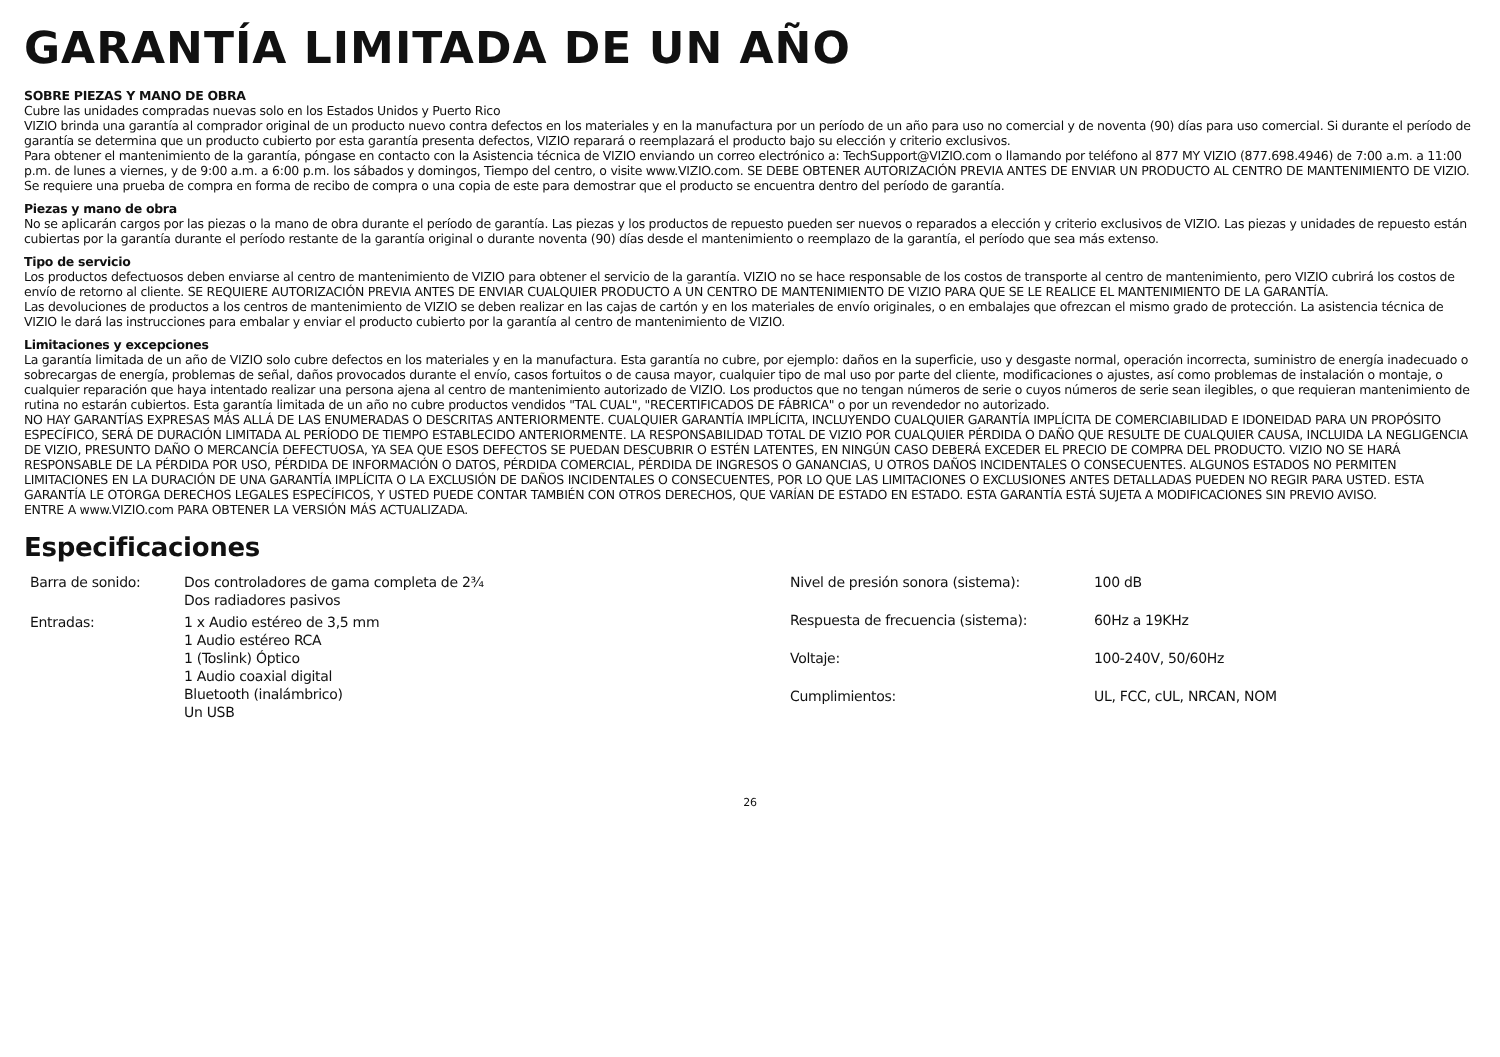GARANTÍA LIMITADA DE UN AÑO
SOBRE PIEZAS Y MANO DE OBRA
Cubre las unidades compradas nuevas solo en los Estados Unidos y Puerto Rico
VIZIO brinda una garantía al comprador original de un producto nuevo contra defectos en los materiales y en la manufactura por un período de un año para uso no comercial y de noventa (90) días para uso comercial. Si durante el período de garantía se determina que un producto cubierto por esta garantía presenta defectos, VIZIO reparará o reemplazará el producto bajo su elección y criterio exclusivos.
Para obtener el mantenimiento de la garantía, póngase en contacto con la Asistencia técnica de VIZIO enviando un correo electrónico a: TechSupport@VIZIO.com o llamando por teléfono al 877 MY VIZIO (877.698.4946) de 7:00 a.m. a 11:00 p.m. de lunes a viernes, y de 9:00 a.m. a 6:00 p.m. los sábados y domingos, Tiempo del centro, o visite www.VIZIO.com. SE DEBE OBTENER AUTORIZACIÓN PREVIA ANTES DE ENVIAR UN PRODUCTO AL CENTRO DE MANTENIMIENTO DE VIZIO. Se requiere una prueba de compra en forma de recibo de compra o una copia de este para demostrar que el producto se encuentra dentro del período de garantía.
Piezas y mano de obra
No se aplicarán cargos por las piezas o la mano de obra durante el período de garantía. Las piezas y los productos de repuesto pueden ser nuevos o reparados a elección y criterio exclusivos de VIZIO. Las piezas y unidades de repuesto están cubiertas por la garantía durante el período restante de la garantía original o durante noventa (90) días desde el mantenimiento o reemplazo de la garantía, el período que sea más extenso.
Tipo de servicio
Los productos defectuosos deben enviarse al centro de mantenimiento de VIZIO para obtener el servicio de la garantía. VIZIO no se hace responsable de los costos de transporte al centro de mantenimiento, pero VIZIO cubrirá los costos de envío de retorno al cliente. SE REQUIERE AUTORIZACIÓN PREVIA ANTES DE ENVIAR CUALQUIER PRODUCTO A UN CENTRO DE MANTENIMIENTO DE VIZIO PARA QUE SE LE REALICE EL MANTENIMIENTO DE LA GARANTÍA.
Las devoluciones de productos a los centros de mantenimiento de VIZIO se deben realizar en las cajas de cartón y en los materiales de envío originales, o en embalajes que ofrezcan el mismo grado de protección. La asistencia técnica de VIZIO le dará las instrucciones para embalar y enviar el producto cubierto por la garantía al centro de mantenimiento de VIZIO.
Limitaciones y excepciones
La garantía limitada de un año de VIZIO solo cubre defectos en los materiales y en la manufactura. Esta garantía no cubre, por ejemplo: daños en la superficie, uso y desgaste normal, operación incorrecta, suministro de energía inadecuado o sobrecargas de energía, problemas de señal, daños provocados durante el envío, casos fortuitos o de causa mayor, cualquier tipo de mal uso por parte del cliente, modificaciones o ajustes, así como problemas de instalación o montaje, o cualquier reparación que haya intentado realizar una persona ajena al centro de mantenimiento autorizado de VIZIO. Los productos que no tengan números de serie o cuyos números de serie sean ilegibles, o que requieran mantenimiento de rutina no estarán cubiertos. Esta garantía limitada de un año no cubre productos vendidos "TAL CUAL", "RECERTIFICADOS DE FÁBRICA" o por un revendedor no autorizado.
NO HAY GARANTÍAS EXPRESAS MÁS ALLÁ DE LAS ENUMERADAS O DESCRITAS ANTERIORMENTE. CUALQUIER GARANTÍA IMPLÍCITA, INCLUYENDO CUALQUIER GARANTÍA IMPLÍCITA DE COMERCIABILIDAD E IDONEIDAD PARA UN PROPÓSITO ESPECÍFICO, SERÁ DE DURACIÓN LIMITADA AL PERÍODO DE TIEMPO ESTABLECIDO ANTERIORMENTE. LA RESPONSABILIDAD TOTAL DE VIZIO POR CUALQUIER PÉRDIDA O DAÑO QUE RESULTE DE CUALQUIER CAUSA, INCLUIDA LA NEGLIGENCIA DE VIZIO, PRESUNTO DAÑO O MERCANCÍA DEFECTUOSA, YA SEA QUE ESOS DEFECTOS SE PUEDAN DESCUBRIR O ESTÉN LATENTES, EN NINGÚN CASO DEBERÁ EXCEDER EL PRECIO DE COMPRA DEL PRODUCTO. VIZIO NO SE HARÁ RESPONSABLE DE LA PÉRDIDA POR USO, PÉRDIDA DE INFORMACIÓN O DATOS, PÉRDIDA COMERCIAL, PÉRDIDA DE INGRESOS O GANANCIAS, U OTROS DAÑOS INCIDENTALES O CONSECUENTES. ALGUNOS ESTADOS NO PERMITEN LIMITACIONES EN LA DURACIÓN DE UNA GARANTÍA IMPLÍCITA O LA EXCLUSIÓN DE DAÑOS INCIDENTALES O CONSECUENTES, POR LO QUE LAS LIMITACIONES O EXCLUSIONES ANTES DETALLADAS PUEDEN NO REGIR PARA USTED. ESTA GARANTÍA LE OTORGA DERECHOS LEGALES ESPECÍFICOS, Y USTED PUEDE CONTAR TAMBIÉN CON OTROS DERECHOS, QUE VARÍAN DE ESTADO EN ESTADO. ESTA GARANTÍA ESTÁ SUJETA A MODIFICACIONES SIN PREVIO AVISO.
ENTRE A www.VIZIO.com PARA OBTENER LA VERSIÓN MÁS ACTUALIZADA.
Especificaciones
| Barra de sonido: | Dos controladores de gama completa de 2¾ Dos radiadores pasivos |
| Entradas: | 1 x Audio estéreo de 3,5 mm 1 Audio estéreo RCA 1 (Toslink) Óptico 1 Audio coaxial digital Bluetooth (inalámbrico) Un USB |
| Nivel de presión sonora (sistema): | 100 dB |
| Respuesta de frecuencia (sistema): | 60Hz a 19KHz |
| Voltaje: | 100-240V, 50/60Hz |
| Cumplimientos: | UL, FCC, cUL, NRCAN, NOM |
26